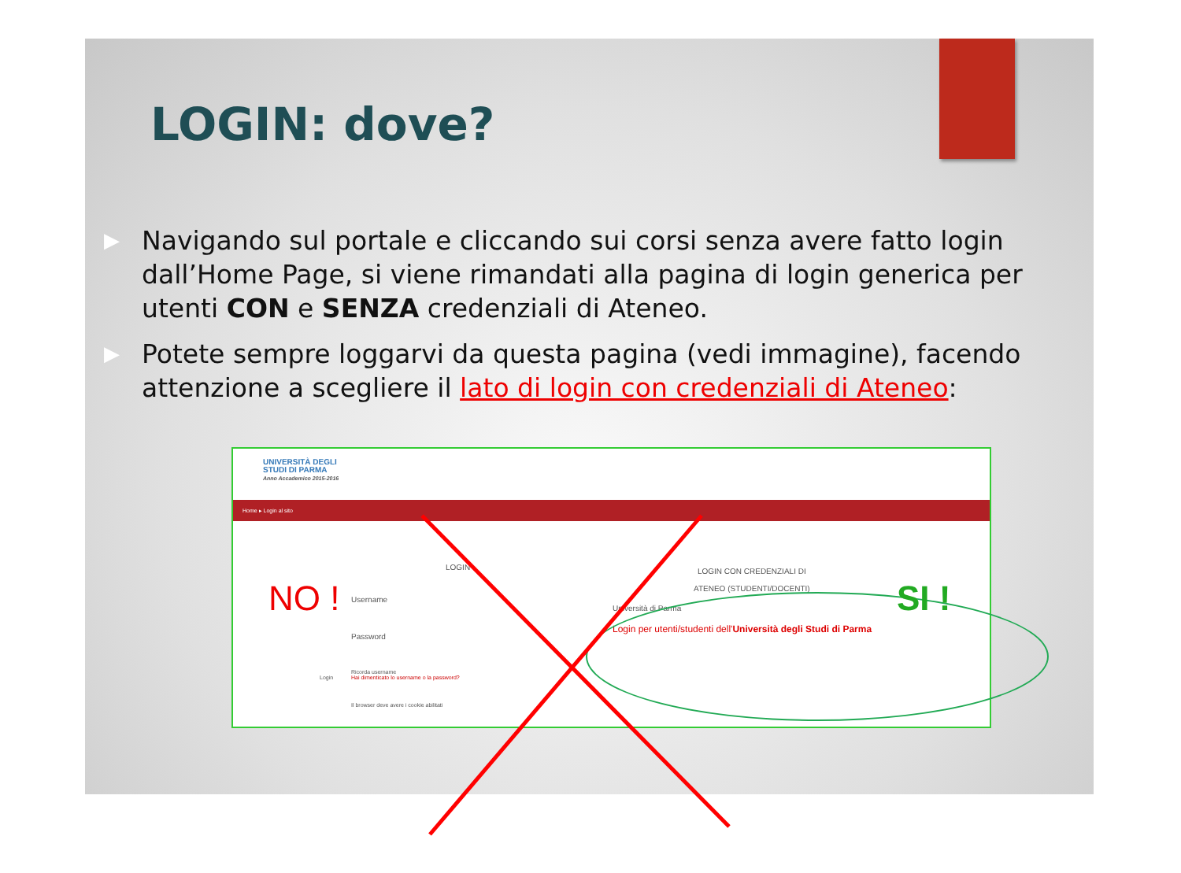LOGIN: dove?
▶ Navigando sul portale e cliccando sui corsi senza avere fatto login dall’Home Page, si viene rimandati alla pagina di login generica per utenti CON e SENZA credenziali di Ateneo.
▶ Potete sempre loggarvi da questa pagina (vedi immagine), facendo attenzione a scegliere il lato di login con credenziali di Ateneo:
UNIVERSITÀ DEGLI
STUDI DI PARMA
Anno Accademico 2015-2016
Home ▸ Login al sito
LOGIN
Username
Password
Ricorda username
Hai dimenticato lo username o la password?
Login
Il browser deve avere i cookie abilitati
LOGIN CON CREDENZIALI DI
ATENEO (STUDENTI/DOCENTI)
Università di Parma
Login per utenti/studenti dell'Università degli Studi di Parma
NO ! SI !